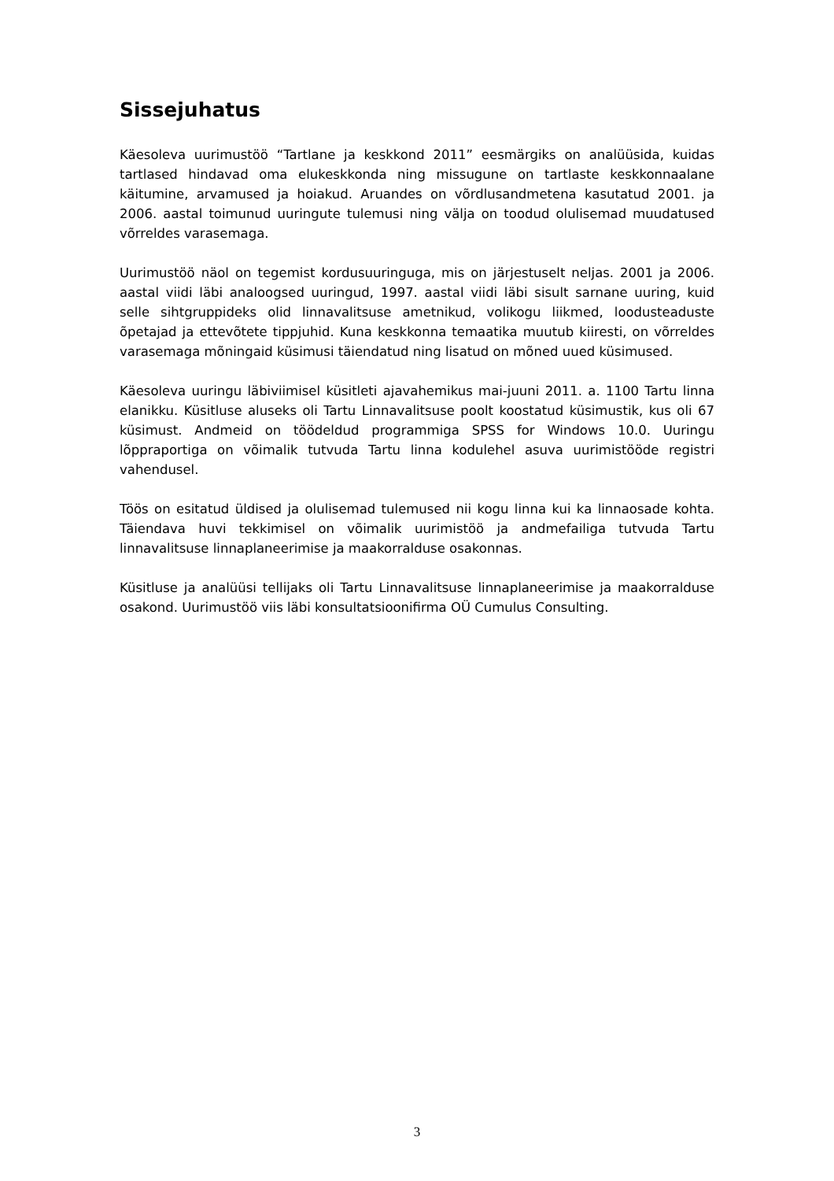Sissejuhatus
Käesoleva uurimustöö “Tartlane ja keskkond 2011” eesmärgiks on analüüsida, kuidas tartlased hindavad oma elukeskkonda ning missugune on tartlaste keskkonnaalane käitumine, arvamused ja hoiakud. Aruandes on võrdlusandmetena kasutatud 2001. ja 2006. aastal toimunud uuringute tulemusi ning välja on toodud olulisemad muudatused võrreldes varasemaga.
Uurimustöö näol on tegemist kordusuuringuga, mis on järjestuselt neljas. 2001 ja 2006. aastal viidi läbi analoogsed uuringud, 1997. aastal viidi läbi sisult sarnane uuring, kuid selle sihtgruppideks olid linnavalitsuse ametnikud, volikogu liikmed, loodusteaduste õpetajad ja ettevõtete tippjuhid. Kuna keskkonna temaatika muutub kiiresti, on võrreldes varasemaga mõningaid küsimusi täiendatud ning lisatud on mõned uued küsimused.
Käesoleva uuringu läbiviimisel küsitleti ajavahemikus mai-juuni 2011. a. 1100 Tartu linna elanikku. Küsitluse aluseks oli Tartu Linnavalitsuse poolt koostatud küsimustik, kus oli 67 küsimust. Andmeid on töödeldud programmiga SPSS for Windows 10.0. Uuringu lõppraportiga on võimalik tutvuda Tartu linna kodulehel asuva uurimistööde registri vahendusel.
Töös on esitatud üldised ja olulisemad tulemused nii kogu linna kui ka linnaosade kohta. Täiendava huvi tekkimisel on võimalik uurimistöö ja andmefailiga tutvuda Tartu linnavalitsuse linnaplaneerimise ja maakorralduse osakonnas.
Küsitluse ja analüüsi tellijaks oli Tartu Linnavalitsuse linnaplaneerimise ja maakorralduse osakond. Uurimustöö viis läbi konsultatsioonifirma OÜ Cumulus Consulting.
3